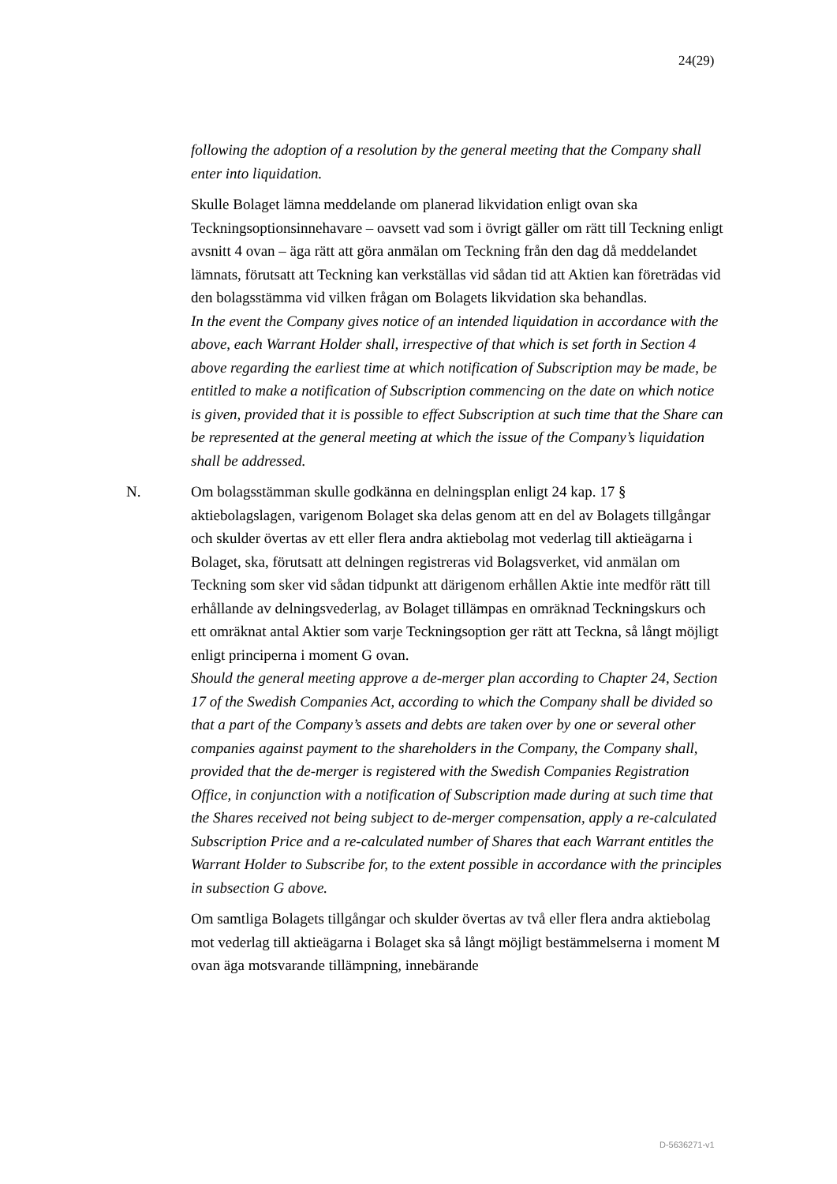24(29)
following the adoption of a resolution by the general meeting that the Company shall enter into liquidation.
Skulle Bolaget lämna meddelande om planerad likvidation enligt ovan ska Teckningsoptionsinnehavare – oavsett vad som i övrigt gäller om rätt till Teckning enligt avsnitt 4 ovan – äga rätt att göra anmälan om Teckning från den dag då meddelandet lämnats, förutsatt att Teckning kan verkställas vid sådan tid att Aktien kan företrädas vid den bolagsstämma vid vilken frågan om Bolagets likvidation ska behandlas.
In the event the Company gives notice of an intended liquidation in accordance with the above, each Warrant Holder shall, irrespective of that which is set forth in Section 4 above regarding the earliest time at which notification of Subscription may be made, be entitled to make a notification of Subscription commencing on the date on which notice is given, provided that it is possible to effect Subscription at such time that the Share can be represented at the general meeting at which the issue of the Company’s liquidation shall be addressed.
N. Om bolagsstämman skulle godkänna en delningsplan enligt 24 kap. 17 § aktiebolagslagen, varigenom Bolaget ska delas genom att en del av Bolagets tillgångar och skulder övertas av ett eller flera andra aktiebolag mot vederlag till aktieägarna i Bolaget, ska, förutsatt att delningen registreras vid Bolagsverket, vid anmälan om Teckning som sker vid sådan tidpunkt att därigenom erhållen Aktie inte medför rätt till erhållande av delningsvederlag, av Bolaget tillämpas en omräknad Teckningskurs och ett omräknat antal Aktier som varje Teckningsoption ger rätt att Teckna, så långt möjligt enligt principerna i moment G ovan.
Should the general meeting approve a de-merger plan according to Chapter 24, Section 17 of the Swedish Companies Act, according to which the Company shall be divided so that a part of the Company’s assets and debts are taken over by one or several other companies against payment to the shareholders in the Company, the Company shall, provided that the de-merger is registered with the Swedish Companies Registration Office, in conjunction with a notification of Subscription made during at such time that the Shares received not being subject to de-merger compensation, apply a re-calculated Subscription Price and a re-calculated number of Shares that each Warrant entitles the Warrant Holder to Subscribe for, to the extent possible in accordance with the principles in subsection G above.
Om samtliga Bolagets tillgångar och skulder övertas av två eller flera andra aktiebolag mot vederlag till aktieägarna i Bolaget ska så långt möjligt bestämmelserna i moment M ovan äga motsvarande tillämpning, innebärande
D-5636271-v1